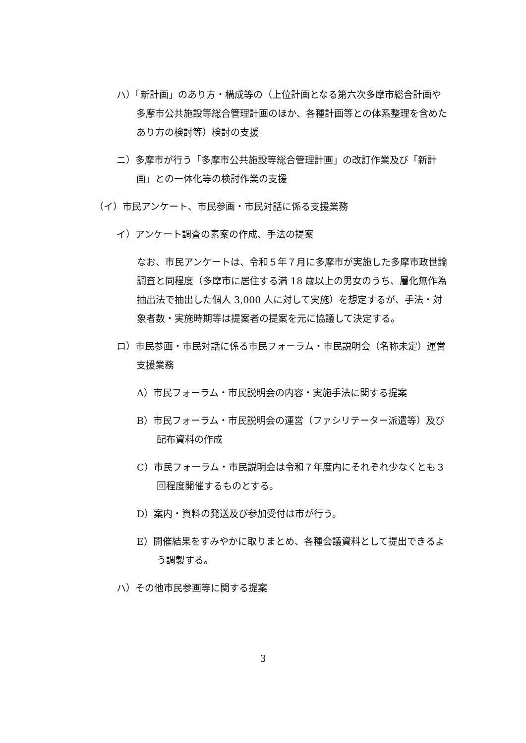ハ）「新計画」のあり方・構成等の（上位計画となる第六次多摩市総合計画や多摩市公共施設等総合管理計画のほか、各種計画等との体系整理を含めたあり方の検討等）検討の支援
ニ）多摩市が行う「多摩市公共施設等総合管理計画」の改訂作業及び「新計画」との一体化等の検討作業の支援
（イ）市民アンケート、市民参画・市民対話に係る支援業務
イ）アンケート調査の素案の作成、手法の提案
なお、市民アンケートは、令和５年７月に多摩市が実施した多摩市政世論調査と同程度（多摩市に居住する満 18 歳以上の男女のうち、層化無作為抽出法で抽出した個人 3,000 人に対して実施）を想定するが、手法・対象者数・実施時期等は提案者の提案を元に協議して決定する。
ロ）市民参画・市民対話に係る市民フォーラム・市民説明会（名称未定）運営支援業務
A）市民フォーラム・市民説明会の内容・実施手法に関する提案
B）市民フォーラム・市民説明会の運営（ファシリテーター派遣等）及び配布資料の作成
C）市民フォーラム・市民説明会は令和７年度内にそれぞれ少なくとも３回程度開催するものとする。
D）案内・資料の発送及び参加受付は市が行う。
E）開催結果をすみやかに取りまとめ、各種会議資料として提出できるよう調製する。
ハ）その他市民参画等に関する提案
3